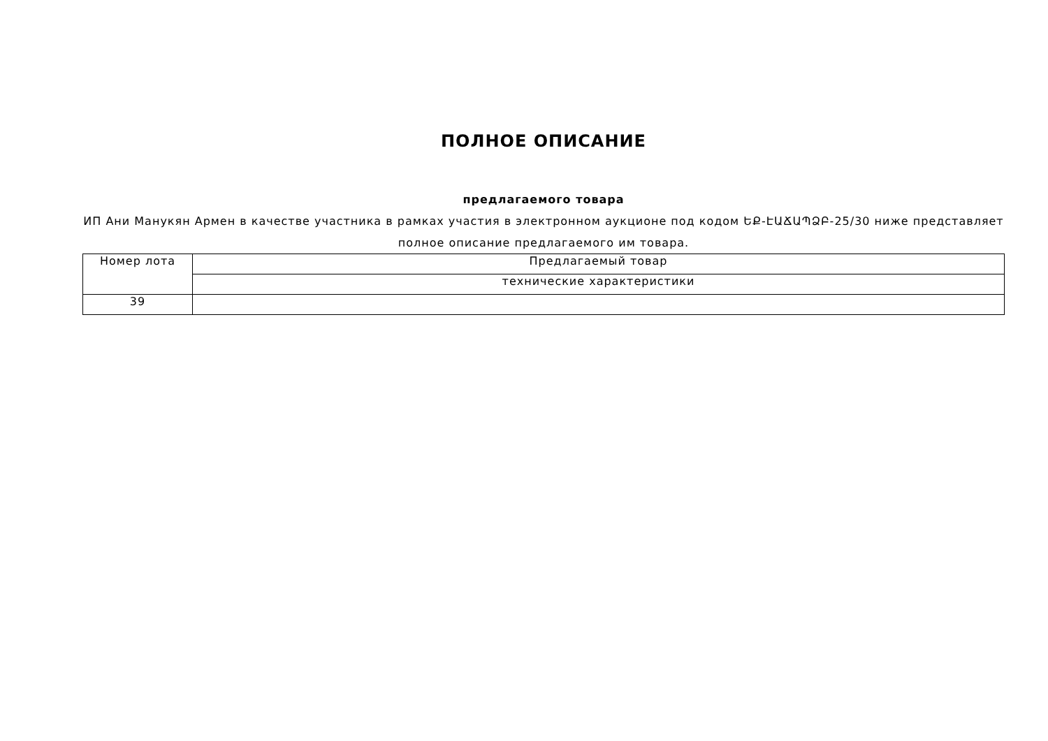ПОЛНОЕ ОПИСАНИЕ
предлагаемого товара
ИП Ани Манукян Армен в качестве участника в рамках участия в электронном аукционе под кодом ԵՔ-ԷԱՃԱՊՁԲ-25/30 ниже представляет полное описание предлагаемого им товара.
| Номер лота | Предлагаемый товар |
| | технические характеристики |
| 39 | |